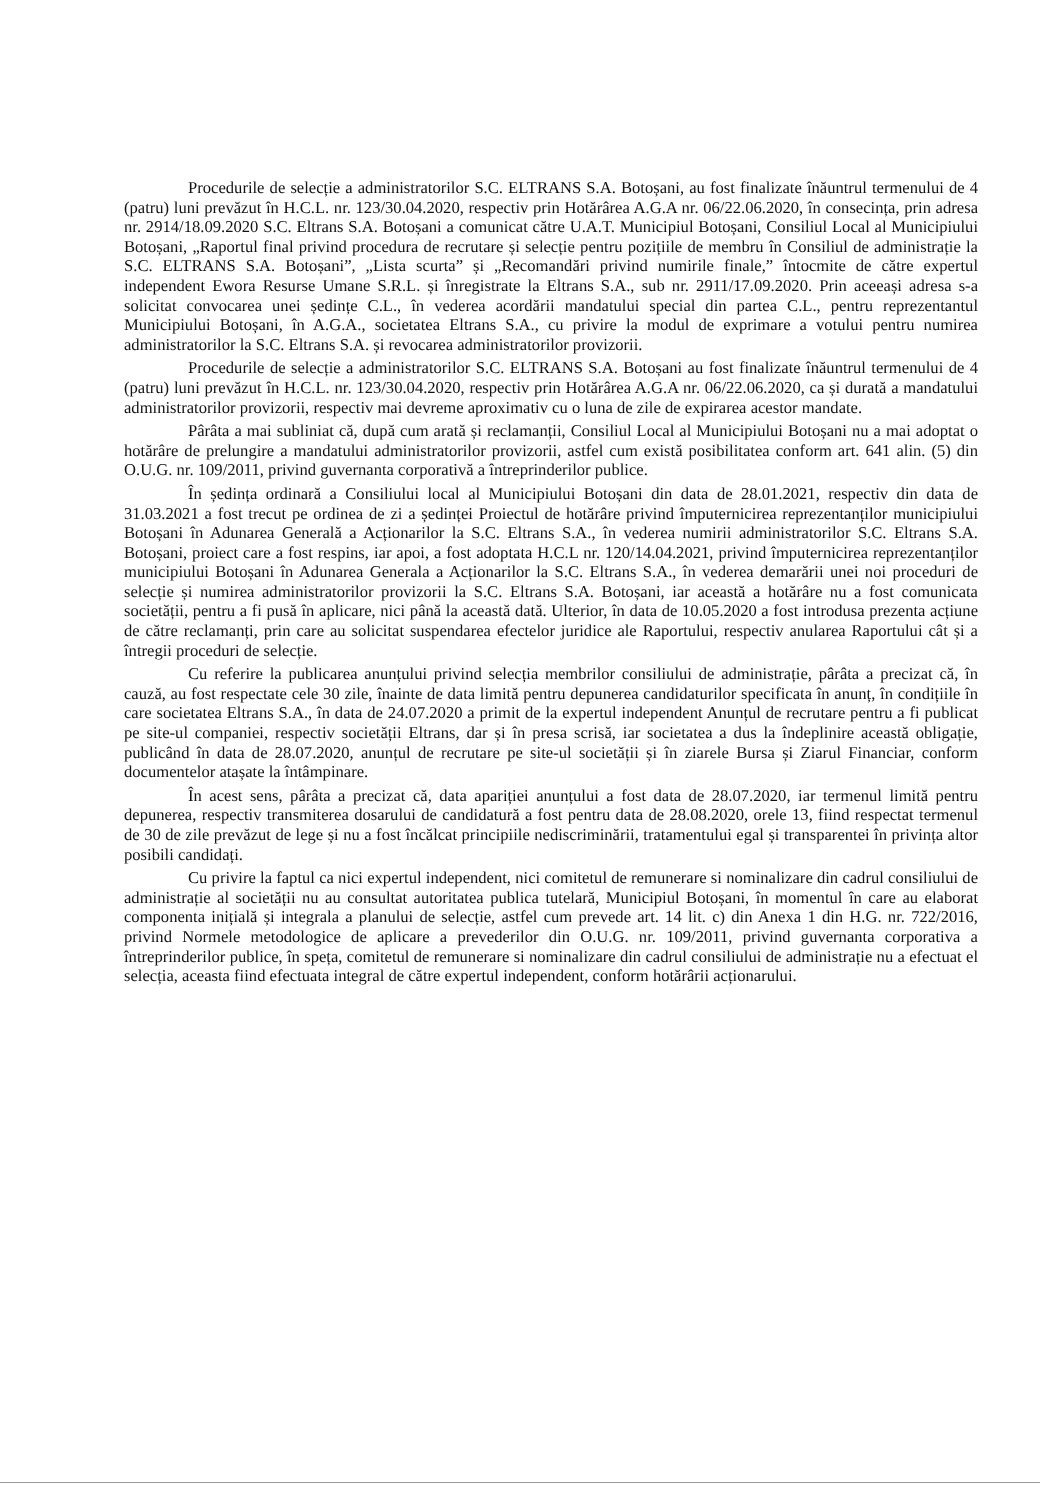Procedurile de selecție a administratorilor S.C. ELTRANS S.A. Botoșani, au fost finalizate înăuntrul termenului de 4 (patru) luni prevăzut în H.C.L. nr. 123/30.04.2020, respectiv prin Hotărârea A.G.A nr. 06/22.06.2020, în consecința, prin adresa nr. 2914/18.09.2020 S.C. Eltrans S.A. Botoșani a comunicat către U.A.T. Municipiul Botoșani, Consiliul Local al Municipiului Botoșani, „Raportul final privind procedura de recrutare și selecție pentru pozițiile de membru în Consiliul de administrație la S.C. ELTRANS S.A. Botoșani”, „Lista scurta” și „Recomandări privind numirile finale,” întocmite de către expertul independent Ewora Resurse Umane S.R.L. și înregistrate la Eltrans S.A., sub nr. 2911/17.09.2020. Prin aceeași adresa s-a solicitat convocarea unei ședințe C.L., în vederea acordării mandatului special din partea C.L., pentru reprezentantul Municipiului Botoșani, în A.G.A., societatea Eltrans S.A., cu privire la modul de exprimare a votului pentru numirea administratorilor la S.C. Eltrans S.A. și revocarea administratorilor provizorii.
Procedurile de selecție a administratorilor S.C. ELTRANS S.A. Botoșani au fost finalizate înăuntrul termenului de 4 (patru) luni prevăzut în H.C.L. nr. 123/30.04.2020, respectiv prin Hotărârea A.G.A nr. 06/22.06.2020, ca și durată a mandatului administratorilor provizorii, respectiv mai devreme aproximativ cu o luna de zile de expirarea acestor mandate.
Pârâta a mai subliniat că, după cum arată și reclamanții, Consiliul Local al Municipiului Botoșani nu a mai adoptat o hotărâre de prelungire a mandatului administratorilor provizorii, astfel cum există posibilitatea conform art. 641 alin. (5) din O.U.G. nr. 109/2011, privind guvernanta corporativă a întreprinderilor publice.
În ședința ordinară a Consiliului local al Municipiului Botoșani din data de 28.01.2021, respectiv din data de 31.03.2021 a fost trecut pe ordinea de zi a ședinței Proiectul de hotărâre privind împuternicirea reprezentanților municipiului Botoșani în Adunarea Generală a Acționarilor la S.C. Eltrans S.A., în vederea numirii administratorilor S.C. Eltrans S.A. Botoșani, proiect care a fost respins, iar apoi, a fost adoptata H.C.L nr. 120/14.04.2021, privind împuternicirea reprezentanților municipiului Botoșani în Adunarea Generala a Acționarilor la S.C. Eltrans S.A., în vederea demarării unei noi proceduri de selecție și numirea administratorilor provizorii la S.C. Eltrans S.A. Botoșani, iar această a hotărâre nu a fost comunicata societății, pentru a fi pusă în aplicare, nici până la această dată. Ulterior, în data de 10.05.2020 a fost introdusa prezenta acțiune de către reclamanți, prin care au solicitat suspendarea efectelor juridice ale Raportului, respectiv anularea Raportului cât și a întregii proceduri de selecție.
Cu referire la publicarea anunțului privind selecția membrilor consiliului de administrație, pârâta a precizat că, în cauză, au fost respectate cele 30 zile, înainte de data limită pentru depunerea candidaturilor specificata în anunț, în condițiile în care societatea Eltrans S.A., în data de 24.07.2020 a primit de la expertul independent Anunțul de recrutare pentru a fi publicat pe site-ul companiei, respectiv societății Eltrans, dar și în presa scrisă, iar societatea a dus la îndeplinire această obligație, publicând în data de 28.07.2020, anunțul de recrutare pe site-ul societății și în ziarele Bursa și Ziarul Financiar, conform documentelor atașate la întâmpinare.
În acest sens, pârâta a precizat că, data apariției anunțului a fost data de 28.07.2020, iar termenul limită pentru depunerea, respectiv transmiterea dosarului de candidatură a fost pentru data de 28.08.2020, orele 13, fiind respectat termenul de 30 de zile prevăzut de lege și nu a fost încălcat principiile nediscriminării, tratamentului egal și transparentei în privința altor posibili candidați.
Cu privire la faptul ca nici expertul independent, nici comitetul de remunerare si nominalizare din cadrul consiliului de administrație al societății nu au consultat autoritatea publica tutelară, Municipiul Botoșani, în momentul în care au elaborat componenta inițială și integrala a planului de selecție, astfel cum prevede art. 14 lit. c) din Anexa 1 din H.G. nr. 722/2016, privind Normele metodologice de aplicare a prevederilor din O.U.G. nr. 109/2011, privind guvernanta corporativa a întreprinderilor publice, în speța, comitetul de remunerare si nominalizare din cadrul consiliului de administrație nu a efectuat el selecția, aceasta fiind efectuata integral de către expertul independent, conform hotărârii acționarului.